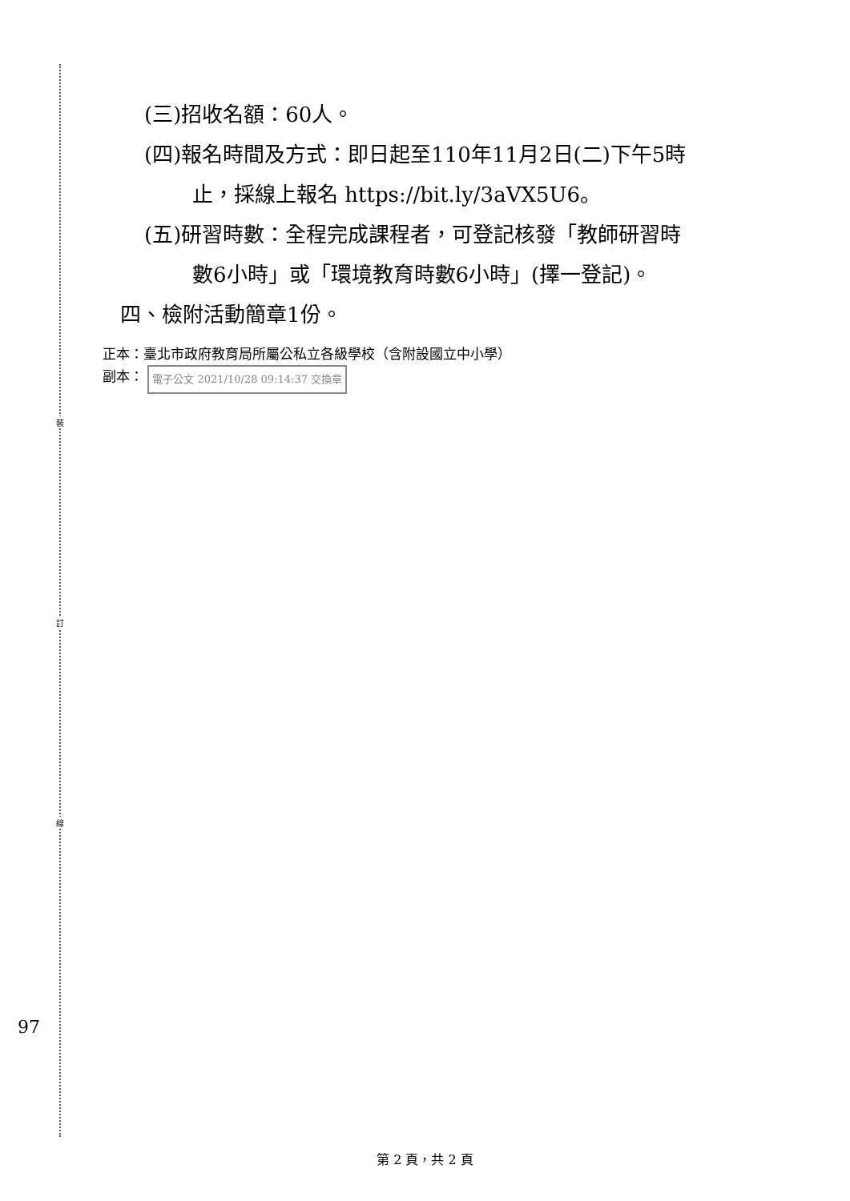裝
訂
線
(三)招收名額：60人。
(四)報名時間及方式：即日起至110年11月2日(二)下午5時
止，採線上報名 https://bit.ly/3aVX5U6。
(五)研習時數：全程完成課程者，可登記核發「教師研習時
數6小時」或「環境教育時數6小時」(擇一登記)。
四、檢附活動簡章1份。
正本：臺北市政府教育局所屬公私立各級學校（含附設國立中小學）
副本： 電子公文 2021/10/28 09:14:37 交換章
97
第 2 頁，共 2 頁